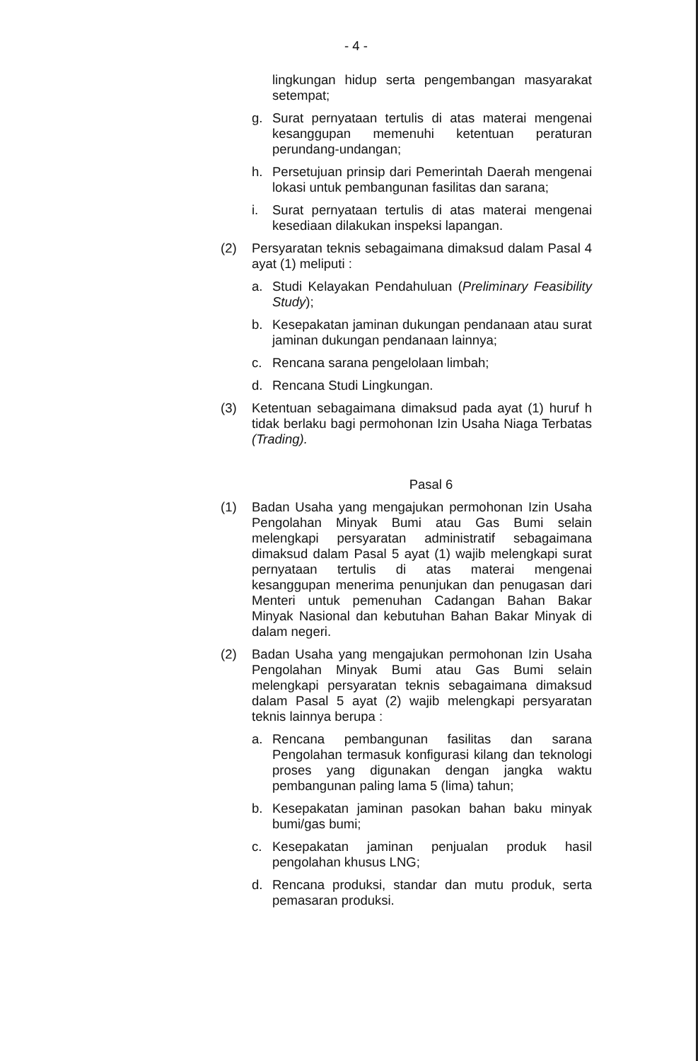- 4 -
lingkungan hidup serta pengembangan masyarakat setempat;
g. Surat pernyataan tertulis di atas materai mengenai kesanggupan memenuhi ketentuan peraturan perundang-undangan;
h. Persetujuan prinsip dari Pemerintah Daerah mengenai lokasi untuk pembangunan fasilitas dan sarana;
i. Surat pernyataan tertulis di atas materai mengenai kesediaan dilakukan inspeksi lapangan.
(2) Persyaratan teknis sebagaimana dimaksud dalam Pasal 4 ayat (1) meliputi :
a. Studi Kelayakan Pendahuluan (Preliminary Feasibility Study);
b. Kesepakatan jaminan dukungan pendanaan atau surat jaminan dukungan pendanaan lainnya;
c. Rencana sarana pengelolaan limbah;
d. Rencana Studi Lingkungan.
(3) Ketentuan sebagaimana dimaksud pada ayat (1) huruf h tidak berlaku bagi permohonan Izin Usaha Niaga Terbatas (Trading).
Pasal 6
(1) Badan Usaha yang mengajukan permohonan Izin Usaha Pengolahan Minyak Bumi atau Gas Bumi selain melengkapi persyaratan administratif sebagaimana dimaksud dalam Pasal 5 ayat (1) wajib melengkapi surat pernyataan tertulis di atas materai mengenai kesanggupan menerima penunjukan dan penugasan dari Menteri untuk pemenuhan Cadangan Bahan Bakar Minyak Nasional dan kebutuhan Bahan Bakar Minyak di dalam negeri.
(2) Badan Usaha yang mengajukan permohonan Izin Usaha Pengolahan Minyak Bumi atau Gas Bumi selain melengkapi persyaratan teknis sebagaimana dimaksud dalam Pasal 5 ayat (2) wajib melengkapi persyaratan teknis lainnya berupa :
a. Rencana pembangunan fasilitas dan sarana Pengolahan termasuk konfigurasi kilang dan teknologi proses yang digunakan dengan jangka waktu pembangunan paling lama 5 (lima) tahun;
b. Kesepakatan jaminan pasokan bahan baku minyak bumi/gas bumi;
c. Kesepakatan jaminan penjualan produk hasil pengolahan khusus LNG;
d. Rencana produksi, standar dan mutu produk, serta pemasaran produksi.